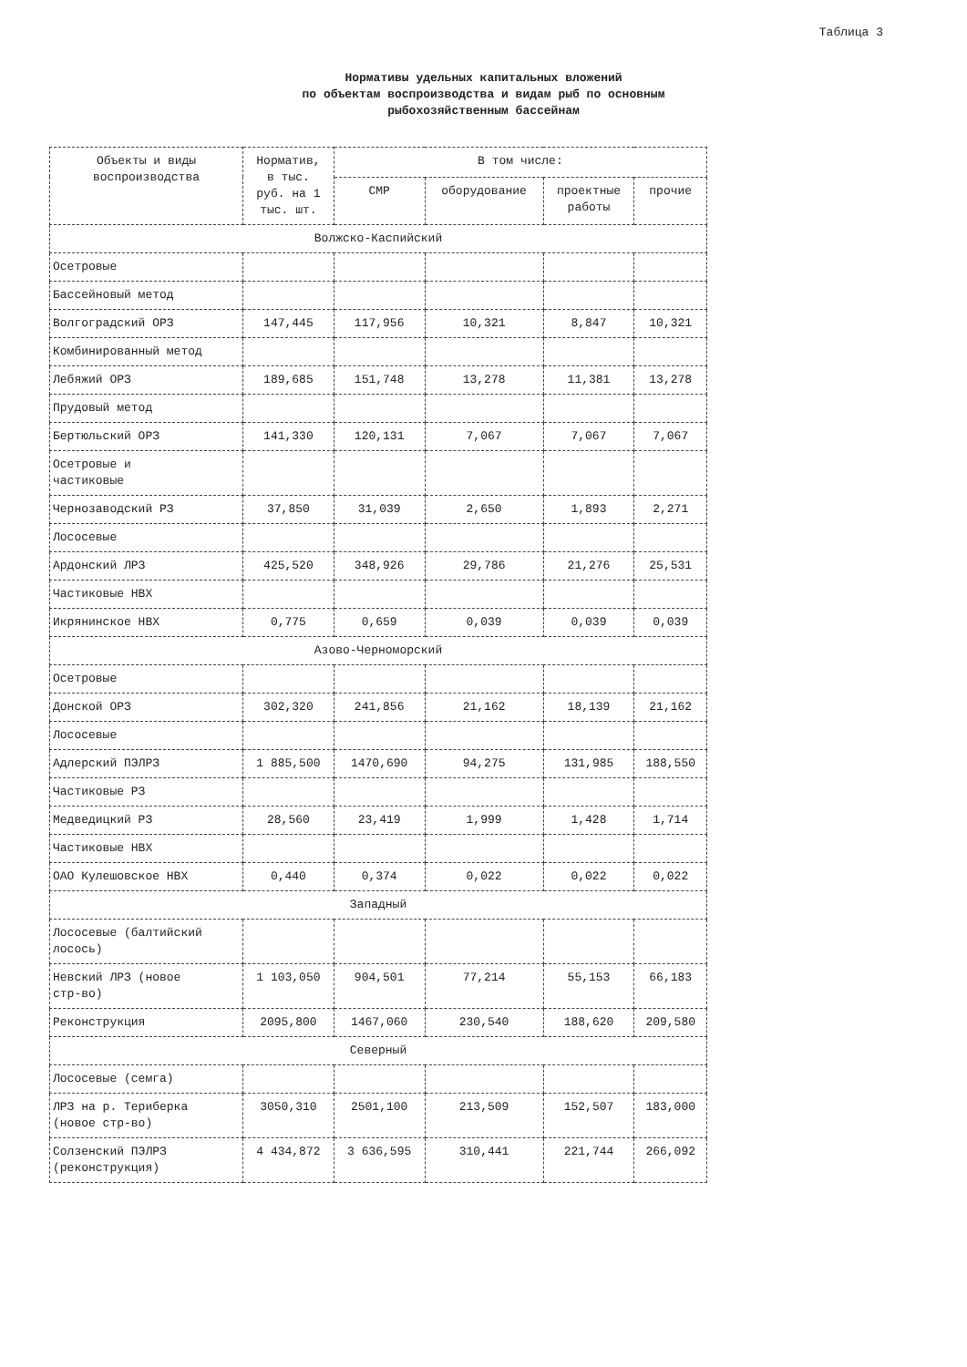Таблица 3
Нормативы удельных капитальных вложений
по объектам воспроизводства и видам рыб по основным
рыбохозяйственным бассейнам
| Объекты и виды воспроизводства | Норматив, в тыс. руб. на 1 тыс. шт. | В том числе: | | | |
| --- | --- | --- | --- | --- | --- |
| | | СМР | оборудование | проектные работы | прочие |
| Волжско-Каспийский | | | | | |
| Осетровые | | | | | |
| Бассейновый метод | | | | | |
| Волгоградский ОРЗ | 147,445 | 117,956 | 10,321 | 8,847 | 10,321 |
| Комбинированный метод | | | | | |
| Лебяжий ОРЗ | 189,685 | 151,748 | 13,278 | 11,381 | 13,278 |
| Прудовый метод | | | | | |
| Бертюльский ОРЗ | 141,330 | 120,131 | 7,067 | 7,067 | 7,067 |
| Осетровые и частиковые | | | | | |
| Чернозаводский РЗ | 37,850 | 31,039 | 2,650 | 1,893 | 2,271 |
| Лососевые | | | | | |
| Ардонский ЛРЗ | 425,520 | 348,926 | 29,786 | 21,276 | 25,531 |
| Частиковые НВХ | | | | | |
| Икрянинское НВХ | 0,775 | 0,659 | 0,039 | 0,039 | 0,039 |
| Азово-Черноморский | | | | | |
| Осетровые | | | | | |
| Донской ОРЗ | 302,320 | 241,856 | 21,162 | 18,139 | 21,162 |
| Лососевые | | | | | |
| Адлерский ПЭЛРЗ | 1 885,500 | 1470,690 | 94,275 | 131,985 | 188,550 |
| Частиковые РЗ | | | | | |
| Медведицкий РЗ | 28,560 | 23,419 | 1,999 | 1,428 | 1,714 |
| Частиковые НВХ | | | | | |
| ОАО Кулешовское НВХ | 0,440 | 0,374 | 0,022 | 0,022 | 0,022 |
| Западный | | | | | |
| Лососевые (балтийский лосось) | | | | | |
| Невский ЛРЗ (новое стр-во) | 1 103,050 | 904,501 | 77,214 | 55,153 | 66,183 |
| Реконструкция | 2095,800 | 1467,060 | 230,540 | 188,620 | 209,580 |
| Северный | | | | | |
| Лососевые (семга) | | | | | |
| ЛРЗ на р. Териберка (новое стр-во) | 3050,310 | 2501,100 | 213,509 | 152,507 | 183,000 |
| Солзенский ПЭЛРЗ (реконструкция) | 4 434,872 | 3 636,595 | 310,441 | 221,744 | 266,092 |